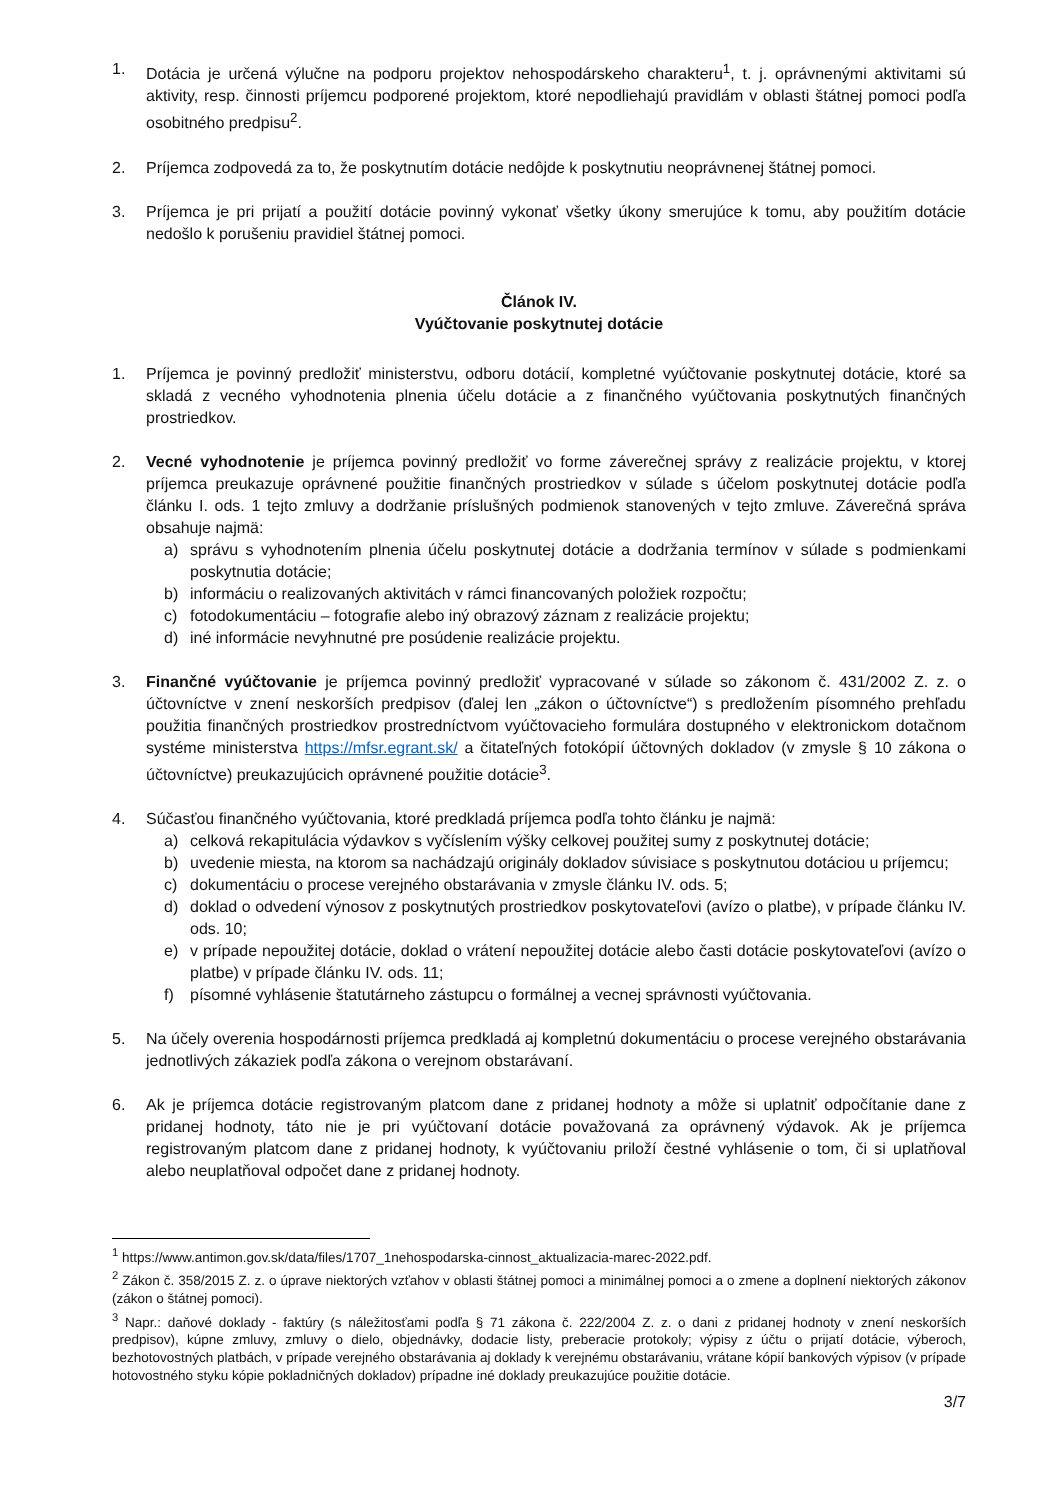1. Dotácia je určená výlučne na podporu projektov nehospodárskeho charakteru<sup>1</sup>, t. j. oprávnenými aktivitami sú aktivity, resp. činnosti príjemcu podporené projektom, ktoré nepodliehajú pravidlám v oblasti štátnej pomoci podľa osobitného predpisu<sup>2</sup>.
2. Príjemca zodpovedá za to, že poskytnutím dotácie nedôjde k poskytnutiu neoprávnenej štátnej pomoci.
3. Príjemca je pri prijatí a použití dotácie povinný vykonať všetky úkony smerujúce k tomu, aby použitím dotácie nedošlo k porušeniu pravidiel štátnej pomoci.
Článok IV.
Vyúčtovanie poskytnutej dotácie
1. Príjemca je povinný predložiť ministerstvu, odboru dotácií, kompletné vyúčtovanie poskytnutej dotácie, ktoré sa skladá z vecného vyhodnotenia plnenia účelu dotácie a z finančného vyúčtovania poskytnutých finančných prostriedkov.
2. Vecné vyhodnotenie je príjemca povinný predložiť vo forme záverečnej správy z realizácie projektu, v ktorej príjemca preukazuje oprávnené použitie finančných prostriedkov v súlade s účelom poskytnutej dotácie podľa článku I. ods. 1 tejto zmluvy a dodržanie príslušných podmienok stanovených v tejto zmluve. Záverečná správa obsahuje najmä:
a) správu s vyhodnotením plnenia účelu poskytnutej dotácie a dodržania termínov v súlade s podmienkami poskytnutia dotácie;
b) informáciu o realizovaných aktivitách v rámci financovaných položiek rozpočtu;
c) fotodokumentáciu – fotografie alebo iný obrazový záznam z realizácie projektu;
d) iné informácie nevyhnutné pre posúdenie realizácie projektu.
3. Finančné vyúčtovanie je príjemca povinný predložiť vypracované v súlade so zákonom č. 431/2002 Z. z. o účtovníctve v znení neskorších predpisov (ďalej len „zákon o účtovníctve“) s predložením písomného prehľadu použitia finančných prostriedkov prostredníctvom vyúčtovacieho formulára dostupného v elektronickom dotačnom systéme ministerstva https://mfsr.egrant.sk/ a čitateľných fotokópií účtovných dokladov (v zmysle § 10 zákona o účtovníctve) preukazujúcich oprávnené použitie dotácie<sup>3</sup>.
4. Súčasťou finančného vyúčtovania, ktoré predkladá príjemca podľa tohto článku je najmä:
a) celková rekapitulácia výdavkov s vyčíslením výšky celkovej použitej sumy z poskytnutej dotácie;
b) uvedenie miesta, na ktorom sa nachádzajú originály dokladov súvisiace s poskytnutou dotáciou u príjemcu;
c) dokumentáciu o procese verejného obstarávania v zmysle článku IV. ods. 5;
d) doklad o odvedení výnosov z poskytnutých prostriedkov poskytovateľovi (avízo o platbe), v prípade článku IV. ods. 10;
e) v prípade nepoužitej dotácie, doklad o vrátení nepoužitej dotácie alebo časti dotácie poskytovateľovi (avízo o platbe) v prípade článku IV. ods. 11;
f) písomné vyhlásenie štatutárneho zástupcu o formálnej a vecnej správnosti vyúčtovania.
5. Na účely overenia hospodárnosti príjemca predkladá aj kompletnú dokumentáciu o procese verejného obstarávania jednotlivých zákaziek podľa zákona o verejnom obstarávaní.
6. Ak je príjemca dotácie registrovaným platcom dane z pridanej hodnoty a môže si uplatniť odpočítanie dane z pridanej hodnoty, táto nie je pri vyúčtovaní dotácie považovaná za oprávnený výdavok. Ak je príjemca registrovaným platcom dane z pridanej hodnoty, k vyúčtovaniu priloží čestné vyhlásenie o tom, či si uplatňoval alebo neuplatňoval odpočet dane z pridanej hodnoty.
<sup>1</sup> https://www.antimon.gov.sk/data/files/1707_1nehospodarska-cinnost_aktualizacia-marec-2022.pdf.
<sup>2</sup> Zákon č. 358/2015 Z. z. o úprave niektorých vzťahov v oblasti štátnej pomoci a minimálnej pomoci a o zmene a doplnení niektorých zákonov (zákon o štátnej pomoci).
<sup>3</sup> Napr.: daňové doklady - faktúry (s náležitosťami podľa § 71 zákona č. 222/2004 Z. z. o dani z pridanej hodnoty v znení neskorších predpisov), kúpne zmluvy, zmluvy o dielo, objednávky, dodacie listy, preberacie protokoly; výpisy z účtu o prijatí dotácie, výberoch, bezhotovostných platbách, v prípade verejného obstarávania aj doklady k verejnému obstarávaniu, vrátane kópií bankových výpisov (v prípade hotovostného styku kópie pokladničných dokladov) prípadne iné doklady preukazujúce použitie dotácie.
3/7